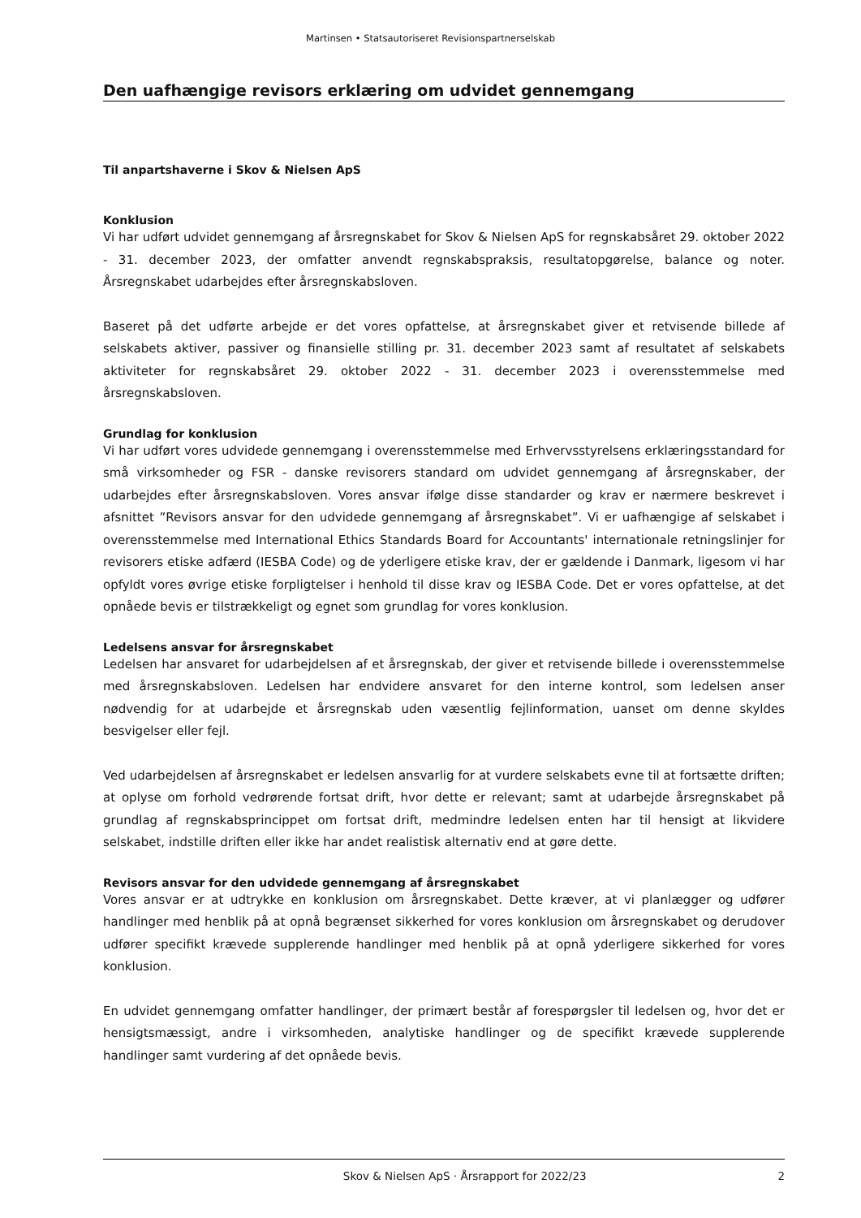Martinsen • Statsautoriseret Revisionspartnerselskab
Den uafhængige revisors erklæring om udvidet gennemgang
Til anpartshaverne i Skov & Nielsen ApS
Konklusion
Vi har udført udvidet gennemgang af årsregnskabet for Skov & Nielsen ApS for regnskabsåret 29. oktober 2022 - 31. december 2023, der omfatter anvendt regnskabspraksis, resultatopgørelse, balance og noter. Årsregnskabet udarbejdes efter årsregnskabsloven.
Baseret på det udførte arbejde er det vores opfattelse, at årsregnskabet giver et retvisende billede af selskabets aktiver, passiver og finansielle stilling pr. 31. december 2023 samt af resultatet af selskabets aktiviteter for regnskabsåret 29. oktober 2022 - 31. december 2023 i overensstemmelse med årsregnskabsloven.
Grundlag for konklusion
Vi har udført vores udvidede gennemgang i overensstemmelse med Erhvervsstyrelsens erklæringsstandard for små virksomheder og FSR - danske revisorers standard om udvidet gennemgang af årsregnskaber, der udarbejdes efter årsregnskabsloven. Vores ansvar ifølge disse standarder og krav er nærmere beskrevet i afsnittet ”Revisors ansvar for den udvidede gennemgang af årsregnskabet”. Vi er uafhængige af selskabet i overensstemmelse med International Ethics Standards Board for Accountants' internationale retningslinjer for revisorers etiske adfærd (IESBA Code) og de yderligere etiske krav, der er gældende i Danmark, ligesom vi har opfyldt vores øvrige etiske forpligtelser i henhold til disse krav og IESBA Code. Det er vores opfattelse, at det opnåede bevis er tilstrækkeligt og egnet som grundlag for vores konklusion.
Ledelsens ansvar for årsregnskabet
Ledelsen har ansvaret for udarbejdelsen af et årsregnskab, der giver et retvisende billede i overensstemmelse med årsregnskabsloven. Ledelsen har endvidere ansvaret for den interne kontrol, som ledelsen anser nødvendig for at udarbejde et årsregnskab uden væsentlig fejlinformation, uanset om denne skyldes besvigelser eller fejl.
Ved udarbejdelsen af årsregnskabet er ledelsen ansvarlig for at vurdere selskabets evne til at fortsætte driften; at oplyse om forhold vedrørende fortsat drift, hvor dette er relevant; samt at udarbejde årsregnskabet på grundlag af regnskabsprincippet om fortsat drift, medmindre ledelsen enten har til hensigt at likvidere selskabet, indstille driften eller ikke har andet realistisk alternativ end at gøre dette.
Revisors ansvar for den udvidede gennemgang af årsregnskabet
Vores ansvar er at udtrykke en konklusion om årsregnskabet. Dette kræver, at vi planlægger og udfører handlinger med henblik på at opnå begrænset sikkerhed for vores konklusion om årsregnskabet og derudover udfører specifikt krævede supplerende handlinger med henblik på at opnå yderligere sikkerhed for vores konklusion.
En udvidet gennemgang omfatter handlinger, der primært består af forespørgsler til ledelsen og, hvor det er hensigtsmæssigt, andre i virksomheden, analytiske handlinger og de specifikt krævede supplerende handlinger samt vurdering af det opnåede bevis.
Skov & Nielsen ApS · Årsrapport for 2022/23 2